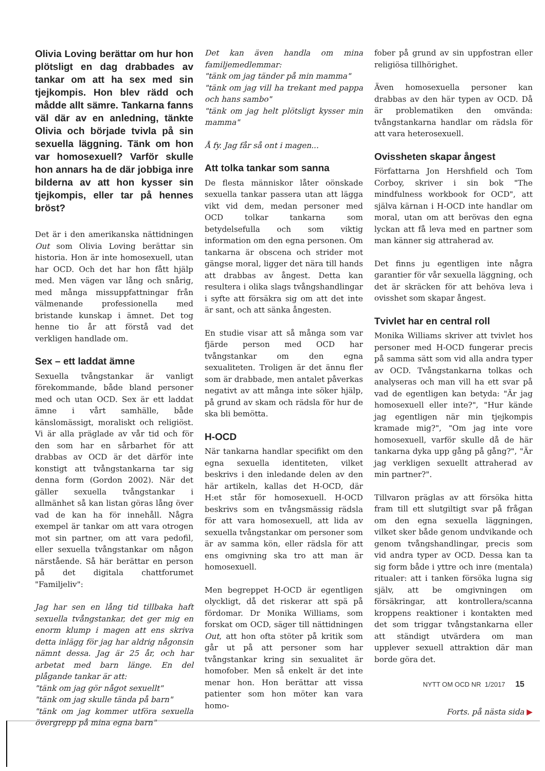Olivia Loving berättar om hur hon plötsligt en dag drabbades av tankar om att ha sex med sin tjejkompis. Hon blev rädd och mådde allt sämre. Tankarna fanns väl där av en anledning, tänkte Olivia och började tvivla på sin sexuella läggning. Tänk om hon var homosexuell? Varför skulle hon annars ha de där jobbiga inre bilderna av att hon kysser sin tjejkompis, eller tar på hennes bröst?
Det är i den amerikanska nättidningen Out som Olivia Loving berättar sin historia. Hon är inte homosexuell, utan har OCD. Och det har hon fått hjälp med. Men vägen var lång och snårig, med många missuppfattningar från välmenande professionella med bristande kunskap i ämnet. Det tog henne tio år att förstå vad det verkligen handlade om.
Sex – ett laddat ämne
Sexuella tvångstankar är vanligt förekommande, både bland personer med och utan OCD. Sex är ett laddat ämne i vårt samhälle, både känslomässigt, moraliskt och religiöst. Vi är alla präglade av vår tid och för den som har en sårbarhet för att drabbas av OCD är det därför inte konstigt att tvångstankarna tar sig denna form (Gordon 2002). När det gäller sexuella tvångstankar i allmänhet så kan listan göras lång över vad de kan ha för innehåll. Några exempel är tankar om att vara otrogen mot sin partner, om att vara pedofil, eller sexuella tvångstankar om någon närstående. Så här berättar en person på det digitala chattforumet "Familjeliv":
Jag har sen en lång tid tillbaka haft sexuella tvångstankar, det ger mig en enorm klump i magen att ens skriva detta inlägg för jag har aldrig någonsin nämnt dessa. Jag är 25 år, och har arbetat med barn länge. En del plågande tankar är att:
"tänk om jag gör något sexuellt"
"tänk om jag skulle tända på barn"
"tänk om jag kommer utföra sexuella övergrepp på mina egna barn"
Det kan även handla om mina familjemedlemmar:
"tänk om jag tänder på min mamma"
"tänk om jag vill ha trekant med pappa och hans sambo"
"tänk om jag helt plötsligt kysser min mamma"
Å fy. Jag får så ont i magen...
Att tolka tankar som sanna
De flesta människor låter oönskade sexuella tankar passera utan att lägga vikt vid dem, medan personer med OCD tolkar tankarna som betydelsefulla och som viktig information om den egna personen. Om tankarna är obscena och strider mot gängse moral, ligger det nära till hands att drabbas av ångest. Detta kan resultera i olika slags tvångshandlingar i syfte att försäkra sig om att det inte är sant, och att sänka ångesten.
En studie visar att så många som var fjärde person med OCD har tvångstankar om den egna sexualiteten. Troligen är det ännu fler som är drabbade, men antalet påverkas negativt av att många inte söker hjälp, på grund av skam och rädsla för hur de ska bli bemötta.
H-OCD
När tankarna handlar specifikt om den egna sexuella identiteten, vilket beskrivs i den inledande delen av den här artikeln, kallas det H-OCD, där H:et står för homosexuell. H-OCD beskrivs som en tvångsmässig rädsla för att vara homosexuell, att lida av sexuella tvångstankar om personer som är av samma kön, eller rädsla för att ens omgivning ska tro att man är homosexuell.
Men begreppet H-OCD är egentligen olyckligt, då det riskerar att spä på fördomar. Dr Monika Williams, som forskat om OCD, säger till nättidningen Out, att hon ofta stöter på kritik som går ut på att personer som har tvångstankar kring sin sexualitet är homofober. Men så enkelt är det inte menar hon. Hon berättar att vissa patienter som hon möter kan vara homo-
fober på grund av sin uppfostran eller religiösa tillhörighet.
Även homosexuella personer kan drabbas av den här typen av OCD. Då är problematiken den omvända: tvångstankarna handlar om rädsla för att vara heterosexuell.
Ovissheten skapar ångest
Författarna Jon Hershfield och Tom Corboy, skriver i sin bok "The mindfulness workbook for OCD", att själva kärnan i H-OCD inte handlar om moral, utan om att berövas den egna lyckan att få leva med en partner som man känner sig attraherad av.
Det finns ju egentligen inte några garantier för vår sexuella läggning, och det är skräcken för att behöva leva i ovisshet som skapar ångest.
Tvivlet har en central roll
Monika Williams skriver att tvivlet hos personer med H-OCD fungerar precis på samma sätt som vid alla andra typer av OCD. Tvångstankarna tolkas och analyseras och man vill ha ett svar på vad de egentligen kan betyda: "Är jag homosexuell eller inte?", "Hur kände jag egentligen när min tjejkompis kramade mig?", "Om jag inte vore homosexuell, varför skulle då de här tankarna dyka upp gång på gång?", "Är jag verkligen sexuellt attraherad av min partner?".
Tillvaron präglas av att försöka hitta fram till ett slutgiltigt svar på frågan om den egna sexuella läggningen, vilket sker både genom undvikande och genom tvångshandlingar, precis som vid andra typer av OCD. Dessa kan ta sig form både i yttre och inre (mentala) ritualer: att i tanken försöka lugna sig själv, att be omgivningen om försäkringar, att kontrollera/scanna kroppens reaktioner i kontakten med det som triggar tvångstankarna eller att ständigt utvärdera om man upplever sexuell attraktion där man borde göra det.
Forts. på nästa sida ▶
NYTT OM OCD NR 1/2017 15